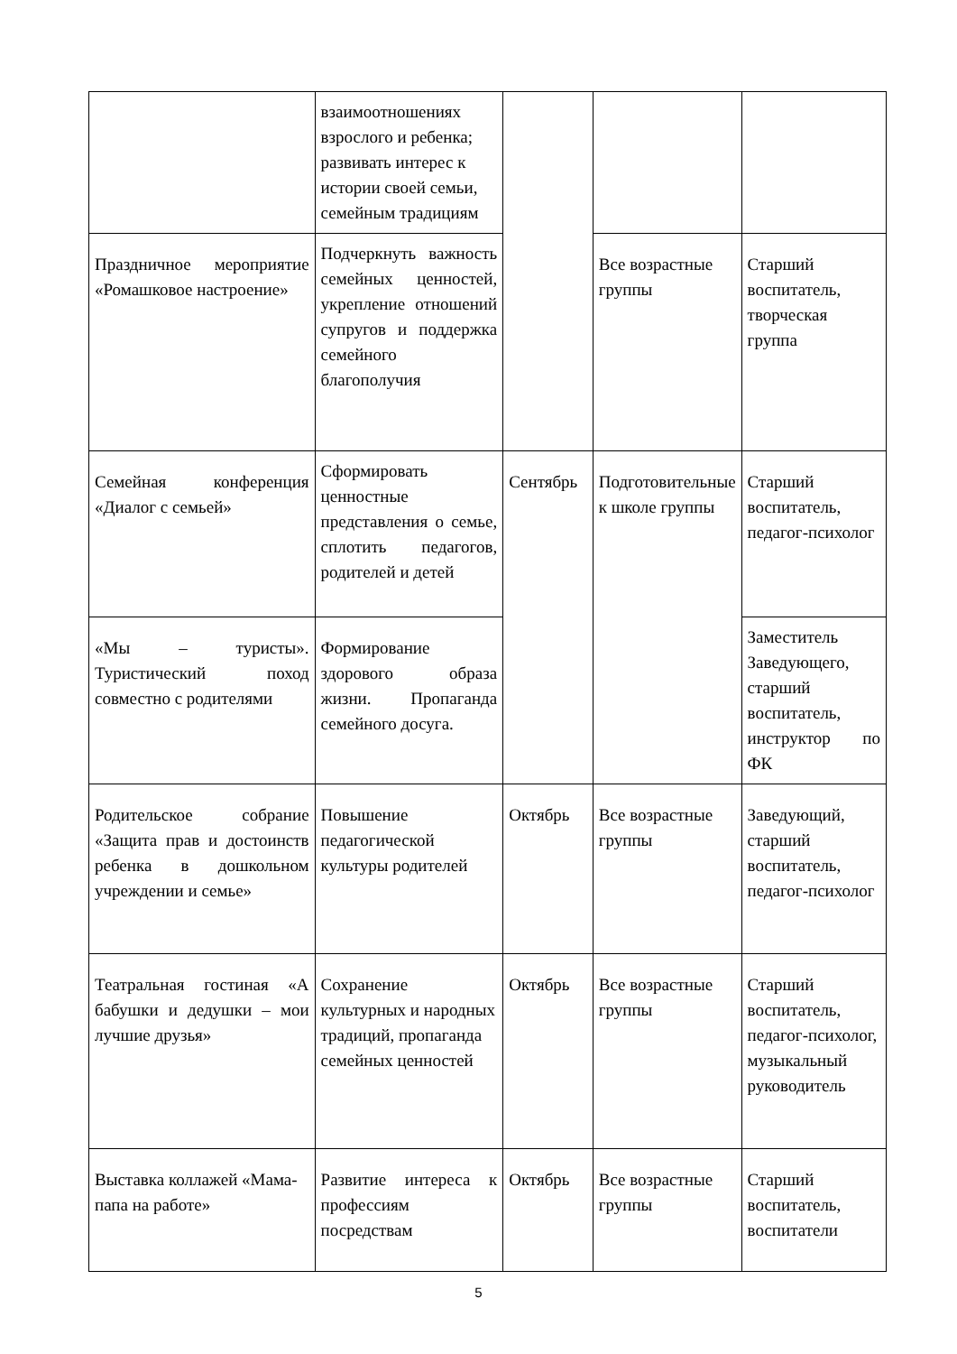| | взаимоотношениях взрослого и ребенка; развивать интерес к истории своей семьи, семейным традициям | | | |
| Праздничное мероприятие «Ромашковое настроение» | Подчеркнуть важность семейных ценностей, укрепление отношений супругов и поддержка семейного благополучия | | Все возрастные группы | Старший воспитатель, творческая группа |
| Семейная конференция «Диалог с семьей» | Сформировать ценностные представления о семье, сплотить педагогов, родителей и детей | Сентябрь | Подготовительные к школе группы | Старший воспитатель, педагог-психолог |
| «Мы – туристы». Туристический поход совместно с родителями | Формирование здорового образа жизни. Пропаганда семейного досуга. | | | Заместитель Заведующего, старший воспитатель, инструктор по ФК |
| Родительское собрание «Защита прав и достоинств ребенка в дошкольном учреждении и семье» | Повышение педагогической культуры родителей | Октябрь | Все возрастные группы | Заведующий, старший воспитатель, педагог-психолог |
| Театральная гостиная «А бабушки и дедушки – мои лучшие друзья» | Сохранение культурных и народных традиций, пропаганда семейных ценностей | Октябрь | Все возрастные группы | Старший воспитатель, педагог-психолог, музыкальный руководитель |
| Выставка коллажей «Мама-папа на работе» | Развитие интереса к профессиям посредствам | Октябрь | Все возрастные группы | Старший воспитатель, воспитатели |
5